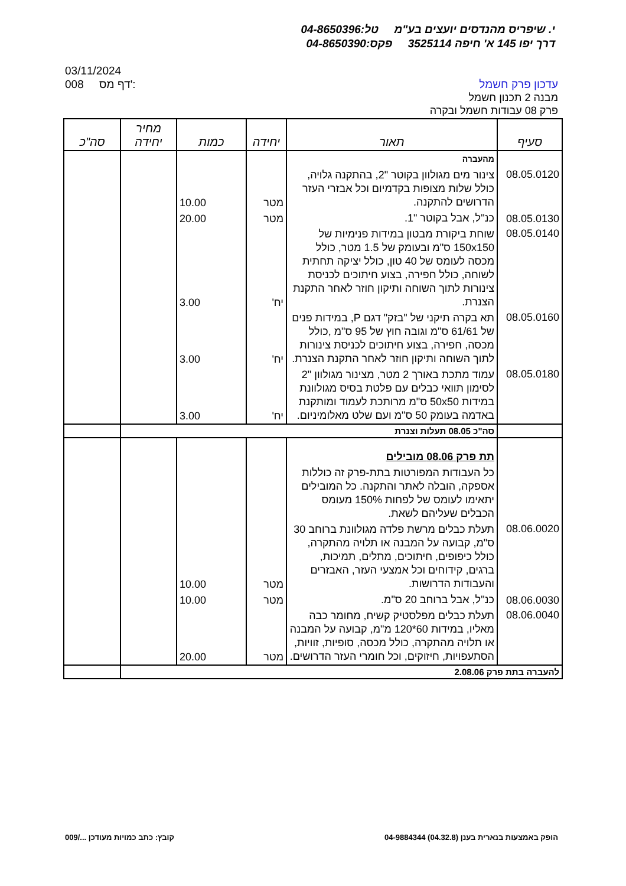י. שיפריס מהנדסים יועצים בע"מ טל:04-8650396
דרך יפו 145 א' חיפה 3525114 פקס:04-8650390
03/11/2024
008 דף מס':
עדכון פרק חשמל
מבנה 2 תכנון חשמל
פרק 08 עבודות חשמל ובקרה
| סעיף | תאור | יחידה | כמות | מחיר יחידה | סה"כ |
| --- | --- | --- | --- | --- | --- |
| | מהעברה | | | | |
| 08.05.0120 | צינור מים מגולוון בקוטר "2, בהתקנה גלויה, כולל שלות מצופות בקדמיום וכל אבזרי העזר הדרושים להתקנה. | מטר | 10.00 | | |
| 08.05.0130 | כנ"ל, אבל בקוטר "1. | מטר | 20.00 | | |
| 08.05.0140 | שוחת ביקורת מבטון במידות פנימיות של 150x150 ס"מ ובעומק של 1.5 מטר, כולל מכסה לעומס של 40 טון, כולל יציקה תחתית לשוחה, כולל חפירה, בצוע חיתוכים לכניסת צינורות לתוך השוחה ותיקון חוזר לאחר התקנת הצנרת. | יח' | 3.00 | | |
| 08.05.0160 | תא בקרה תיקני של "בזק" דגם P, במידות פנים של 61/61 ס"מ וגובה חוץ של 95 ס"מ ,כולל מכסה, חפירה, בצוע חיתוכים לכניסת צינורות לתוך השוחה ותיקון חוזר לאחר התקנת הצנרת. | יח' | 3.00 | | |
| 08.05.0180 | עמוד מתכת באורך 2 מטר, מצינור מגולוון "2 לסימון תוואי כבלים עם פלטת בסיס מגולוונת במידות 50x50 ס"מ מרותכת לעמוד ומותקנת באדמה בעומק 50 ס"מ ועם שלט מאלומיניום. | יח' | 3.00 | | |
| | סה"כ 08.05 תעלות וצנרת | | | | |
| | תת פרק 08.06 מובילים | | | | |
| | כל העבודות המפורטות בתת-פרק זה כוללות אספקה, הובלה לאתר והתקנה. כל המובילים יתאימו לעומס של לפחות 150% מעומס הכבלים שעליהם לשאת. | | | | |
| 08.06.0020 | תעלת כבלים מרשת פלדה מגולוונת ברוחב 30 ס"מ, קבועה על המבנה או תלויה מהתקרה, כולל כיפופים, חיתוכים, מתלים, תמיכות, ברגים, קידוחים וכל אמצעי העזר, האבזרים והעבודות הדרושות. | מטר | 10.00 | | |
| 08.06.0030 | כנ"ל, אבל ברוחב 20 ס"מ. | מטר | 10.00 | | |
| 08.06.0040 | תעלת כבלים מפלסטיק קשיח, מחומר כבה מאליו, במידות 60*120 מ"מ, קבועה על המבנה או תלויה מהתקרה, כולל מכסה, סופיות, זוויות, הסתעפויות, חיזוקים, וכל חומרי העזר הדרושים. | מטר | 20.00 | | |
| להעברה בתת פרק 2.08.06 | | | | | |
הופק באמצעות בנארית בענן (04.32.8) 04-9884344 קובץ: כתב כמויות מעודכן .../009